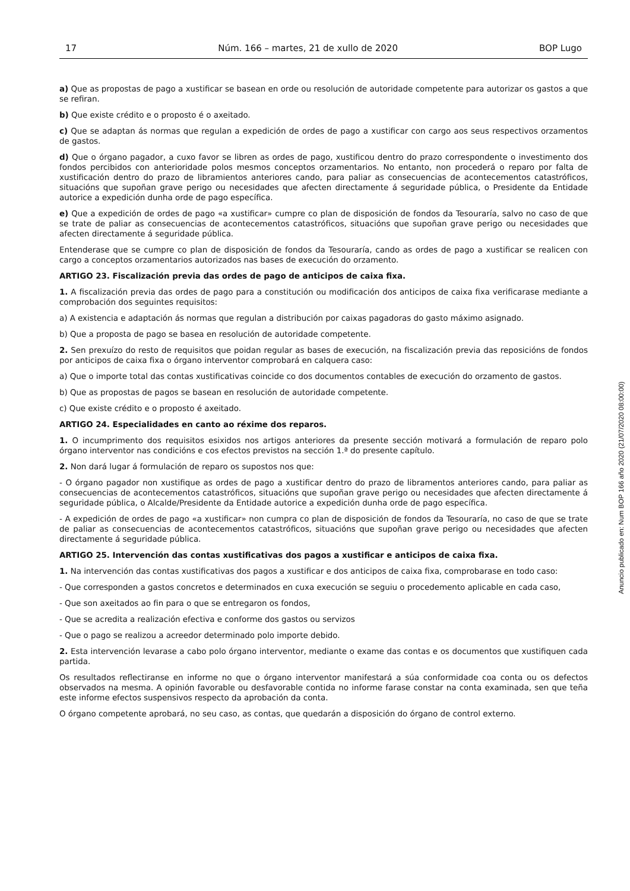17 Núm. 166 – martes, 21 de xullo de 2020 BOP Lugo
a) Que as propostas de pago a xustificar se basean en orde ou resolución de autoridade competente para autorizar os gastos a que se refiran.
b) Que existe crédito e o proposto é o axeitado.
c) Que se adaptan ás normas que regulan a expedición de ordes de pago a xustificar con cargo aos seus respectivos orzamentos de gastos.
d) Que o órgano pagador, a cuxo favor se libren as ordes de pago, xustificou dentro do prazo correspondente o investimento dos fondos percibidos con anterioridade polos mesmos conceptos orzamentarios. No entanto, non procederá o reparo por falta de xustificación dentro do prazo de libramientos anteriores cando, para paliar as consecuencias de acontecementos catastróficos, situacións que supoñan grave perigo ou necesidades que afecten directamente á seguridade pública, o Presidente da Entidade autorice a expedición dunha orde de pago específica.
e) Que a expedición de ordes de pago «a xustificar» cumpre co plan de disposición de fondos da Tesouraría, salvo no caso de que se trate de paliar as consecuencias de acontecementos catastróficos, situacións que supoñan grave perigo ou necesidades que afecten directamente á seguridade pública.
Entenderase que se cumpre co plan de disposición de fondos da Tesouraría, cando as ordes de pago a xustificar se realicen con cargo a conceptos orzamentarios autorizados nas bases de execución do orzamento.
ARTIGO 23. Fiscalización previa das ordes de pago de anticipos de caixa fixa.
1. A fiscalización previa das ordes de pago para a constitución ou modificación dos anticipos de caixa fixa verificarase mediante a comprobación dos seguintes requisitos:
a) A existencia e adaptación ás normas que regulan a distribución por caixas pagadoras do gasto máximo asignado.
b) Que a proposta de pago se basea en resolución de autoridade competente.
2. Sen prexuízo do resto de requisitos que poidan regular as bases de execución, na fiscalización previa das reposicións de fondos por anticipos de caixa fixa o órgano interventor comprobará en calquera caso:
a) Que o importe total das contas xustificativas coincide co dos documentos contables de execución do orzamento de gastos.
b) Que as propostas de pagos se basean en resolución de autoridade competente.
c) Que existe crédito e o proposto é axeitado.
ARTIGO 24. Especialidades en canto ao réxime dos reparos.
1. O incumprimento dos requisitos esixidos nos artigos anteriores da presente sección motivará a formulación de reparo polo órgano interventor nas condicións e cos efectos previstos na sección 1.ª do presente capítulo.
2. Non dará lugar á formulación de reparo os supostos nos que:
- O órgano pagador non xustifique as ordes de pago a xustificar dentro do prazo de libramentos anteriores cando, para paliar as consecuencias de acontecementos catastróficos, situacións que supoñan grave perigo ou necesidades que afecten directamente á seguridade pública, o Alcalde/Presidente da Entidade autorice a expedición dunha orde de pago específica.
- A expedición de ordes de pago «a xustificar» non cumpra co plan de disposición de fondos da Tesouraría, no caso de que se trate de paliar as consecuencias de acontecementos catastróficos, situacións que supoñan grave perigo ou necesidades que afecten directamente á seguridade pública.
ARTIGO 25. Intervención das contas xustificativas dos pagos a xustificar e anticipos de caixa fixa.
1. Na intervención das contas xustificativas dos pagos a xustificar e dos anticipos de caixa fixa, comprobarase en todo caso:
- Que corresponden a gastos concretos e determinados en cuxa execución se seguiu o procedemento aplicable en cada caso,
- Que son axeitados ao fin para o que se entregaron os fondos,
- Que se acredita a realización efectiva e conforme dos gastos ou servizos
- Que o pago se realizou a acreedor determinado polo importe debido.
2. Esta intervención levarase a cabo polo órgano interventor, mediante o exame das contas e os documentos que xustifiquen cada partida.
Os resultados reflectiranse en informe no que o órgano interventor manifestará a súa conformidade coa conta ou os defectos observados na mesma. A opinión favorable ou desfavorable contida no informe farase constar na conta examinada, sen que teña este informe efectos suspensivos respecto da aprobación da conta.
O órgano competente aprobará, no seu caso, as contas, que quedarán a disposición do órgano de control externo.
Anuncio publicado en: Num BOP 166 año 2020 (21/07/2020 08:00:00)